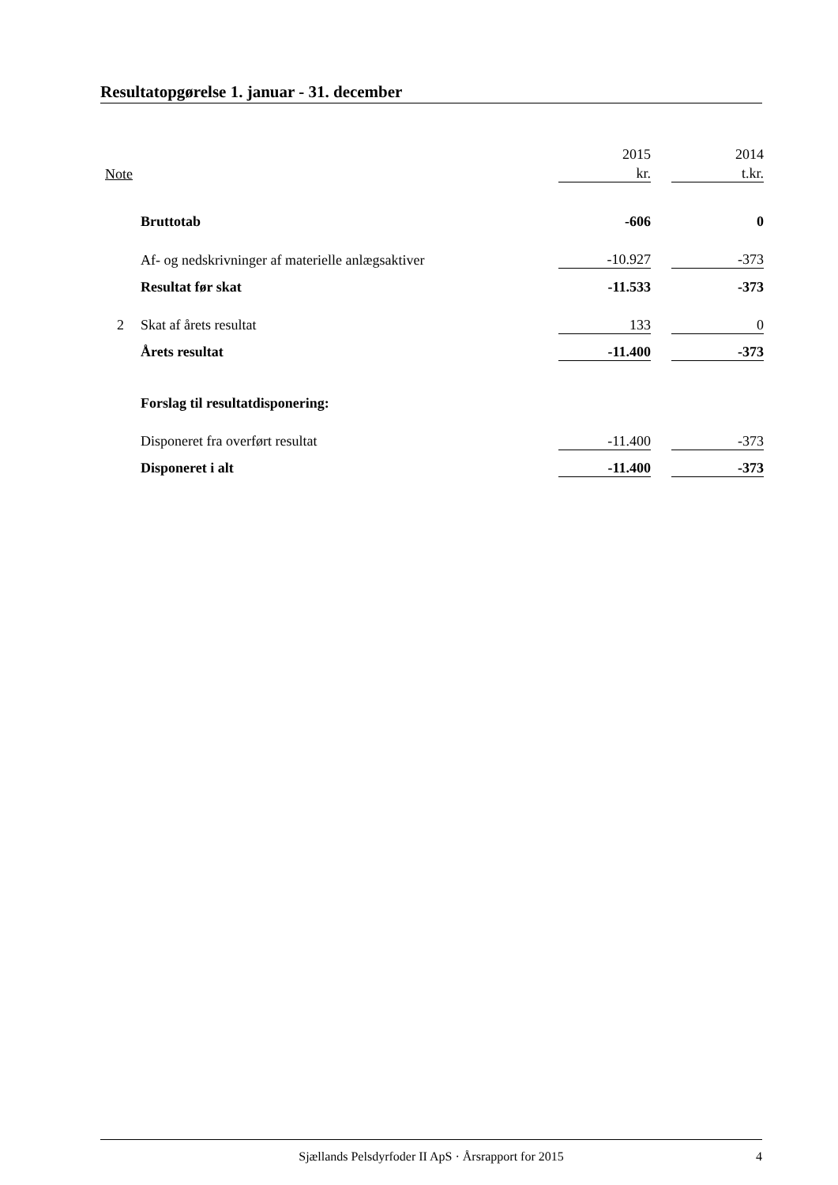Resultatopgørelse 1. januar - 31. december
| | | 2015 | | 2014 |
| Note | | kr. | | t.kr. |
| | Bruttotab | -606 | | 0 |
| | Af- og nedskrivninger af materielle anlægsaktiver | -10.927 | | -373 |
| | Resultat før skat | -11.533 | | -373 |
| 2 | Skat af årets resultat | 133 | | 0 |
| | Årets resultat | -11.400 | | -373 |
| | Forslag til resultatdisponering: | | | |
| | Disponeret fra overført resultat | -11.400 | | -373 |
| | Disponeret i alt | -11.400 | | -373 |
Sjællands Pelsdyrfoder II ApS · Årsrapport for 2015 4